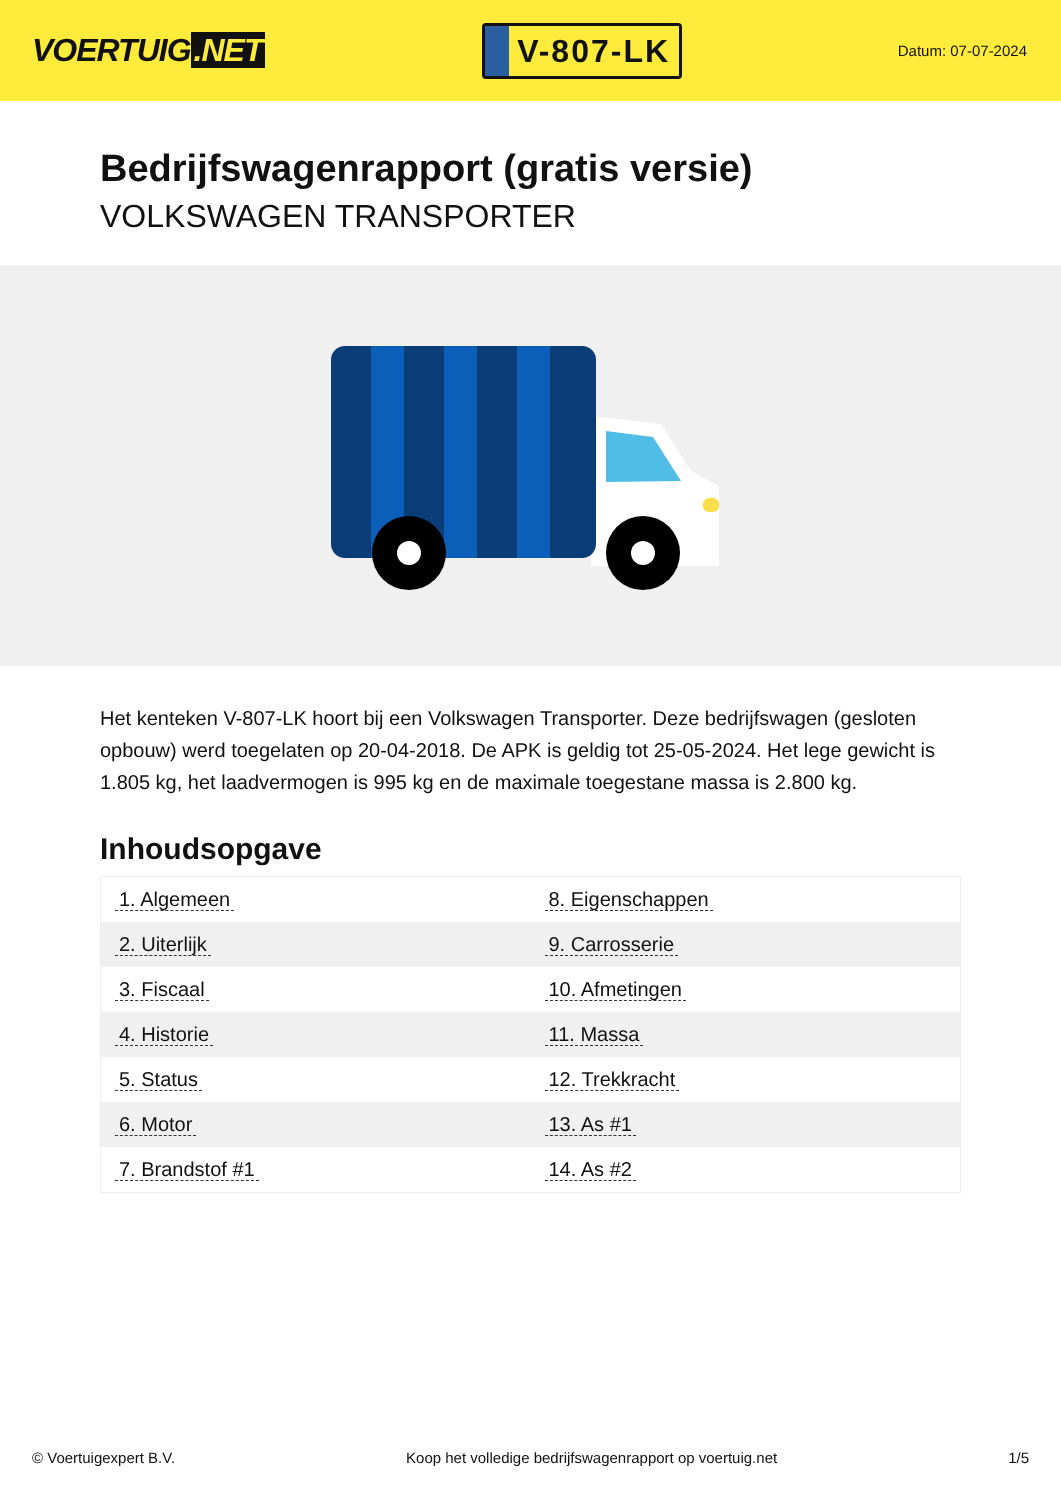VOERTUIG.NET
V-807-LK
Datum: 07-07-2024
Bedrijfswagenrapport (gratis versie)
VOLKSWAGEN TRANSPORTER
Het kenteken V-807-LK hoort bij een Volkswagen Transporter. Deze bedrijfswagen (gesloten opbouw) werd toegelaten op 20-04-2018. De APK is geldig tot 25-05-2024. Het lege gewicht is 1.805 kg, het laadvermogen is 995 kg en de maximale toegestane massa is 2.800 kg.
Inhoudsopgave
| 1. Algemeen | 8. Eigenschappen |
| 2. Uiterlijk | 9. Carrosserie |
| 3. Fiscaal | 10. Afmetingen |
| 4. Historie | 11. Massa |
| 5. Status | 12. Trekkracht |
| 6. Motor | 13. As #1 |
| 7. Brandstof #1 | 14. As #2 |
© Voertuigexpert B.V. Koop het volledige bedrijfswagenrapport op voertuig.net 1/5